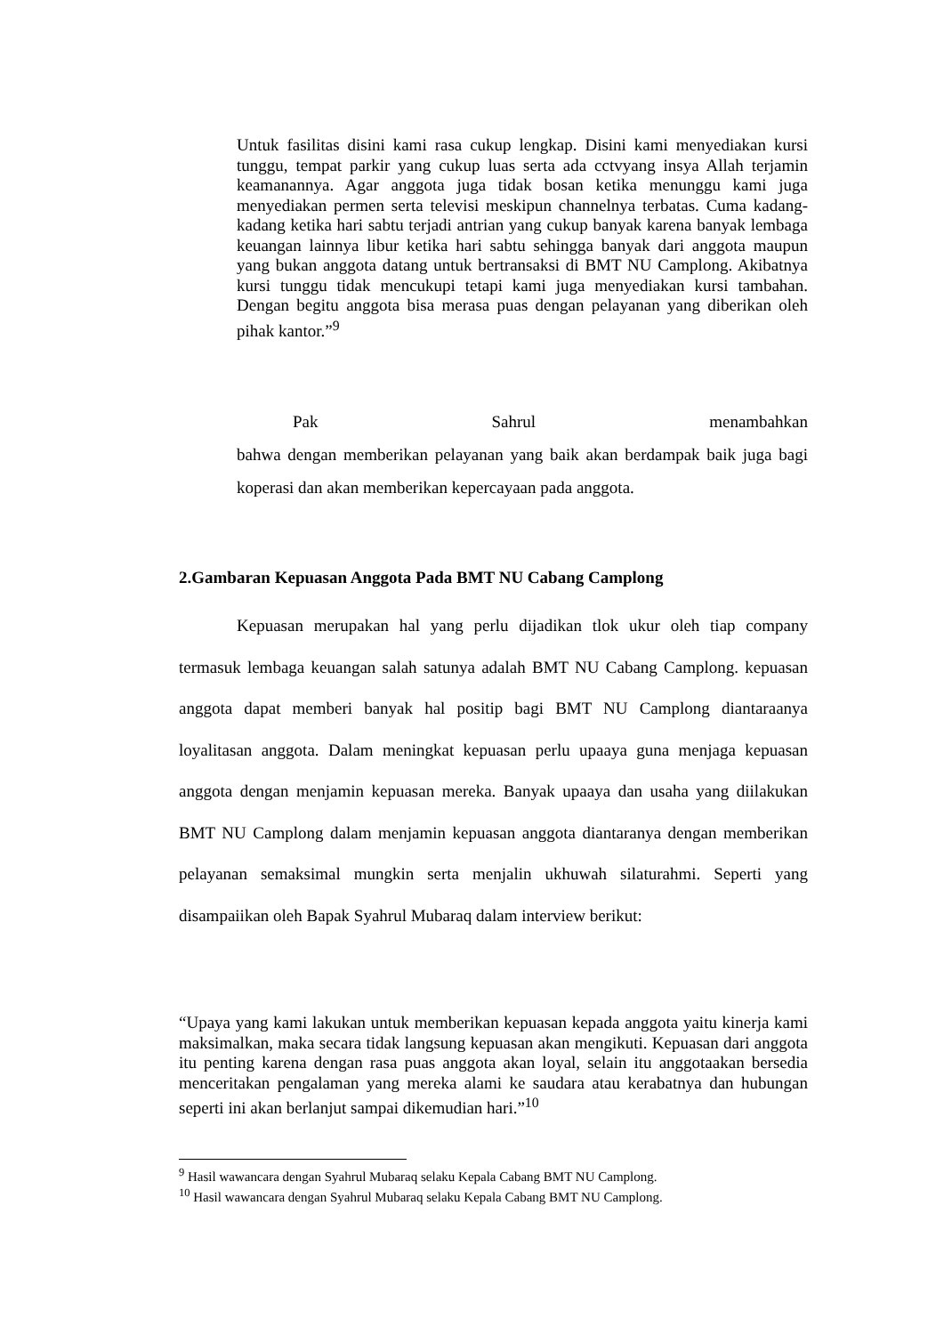Untuk fasilitas disini kami rasa cukup lengkap. Disini kami menyediakan kursi tunggu, tempat parkir yang cukup luas serta ada cctvyang insya Allah terjamin keamanannya. Agar anggota juga tidak bosan ketika menunggu kami juga menyediakan permen serta televisi meskipun channelnya terbatas. Cuma kadang-kadang ketika hari sabtu terjadi antrian yang cukup banyak karena banyak lembaga keuangan lainnya libur ketika hari sabtu sehingga banyak dari anggota maupun yang bukan anggota datang untuk bertransaksi di BMT NU Camplong. Akibatnya kursi tunggu tidak mencukupi tetapi kami juga menyediakan kursi tambahan. Dengan begitu anggota bisa merasa puas dengan pelayanan yang diberikan oleh pihak kantor.”<sup>9</sup>
Pak Sahrul menambahkan
bahwa dengan memberikan pelayanan yang baik akan berdampak baik juga bagi koperasi dan akan memberikan kepercayaan pada anggota.
2.Gambaran Kepuasan Anggota Pada BMT NU Cabang Camplong
Kepuasan merupakan hal yang perlu dijadikan tlok ukur oleh tiap company termasuk lembaga keuangan salah satunya adalah BMT NU Cabang Camplong. kepuasan anggota dapat memberi banyak hal positip bagi BMT NU Camplong diantaraanya loyalitasan anggota. Dalam meningkat kepuasan perlu upaaya guna menjaga kepuasan anggota dengan menjamin kepuasan mereka. Banyak upaaya dan usaha yang diilakukan BMT NU Camplong dalam menjamin kepuasan anggota diantaranya dengan memberikan pelayanan semaksimal mungkin serta menjalin ukhuwah silaturahmi. Seperti yang disampaiikan oleh Bapak Syahrul Mubaraq dalam interview berikut:
“Upaya yang kami lakukan untuk memberikan kepuasan kepada anggota yaitu kinerja kami maksimalkan, maka secara tidak langsung kepuasan akan mengikuti. Kepuasan dari anggota itu penting karena dengan rasa puas anggota akan loyal, selain itu anggotaakan bersedia menceritakan pengalaman yang mereka alami ke saudara atau kerabatnya dan hubungan seperti ini akan berlanjut sampai dikemudian hari.”<sup>10</sup>
<sup>9</sup> Hasil wawancara dengan Syahrul Mubaraq selaku Kepala Cabang BMT NU Camplong.
<sup>10</sup> Hasil wawancara dengan Syahrul Mubaraq selaku Kepala Cabang BMT NU Camplong.